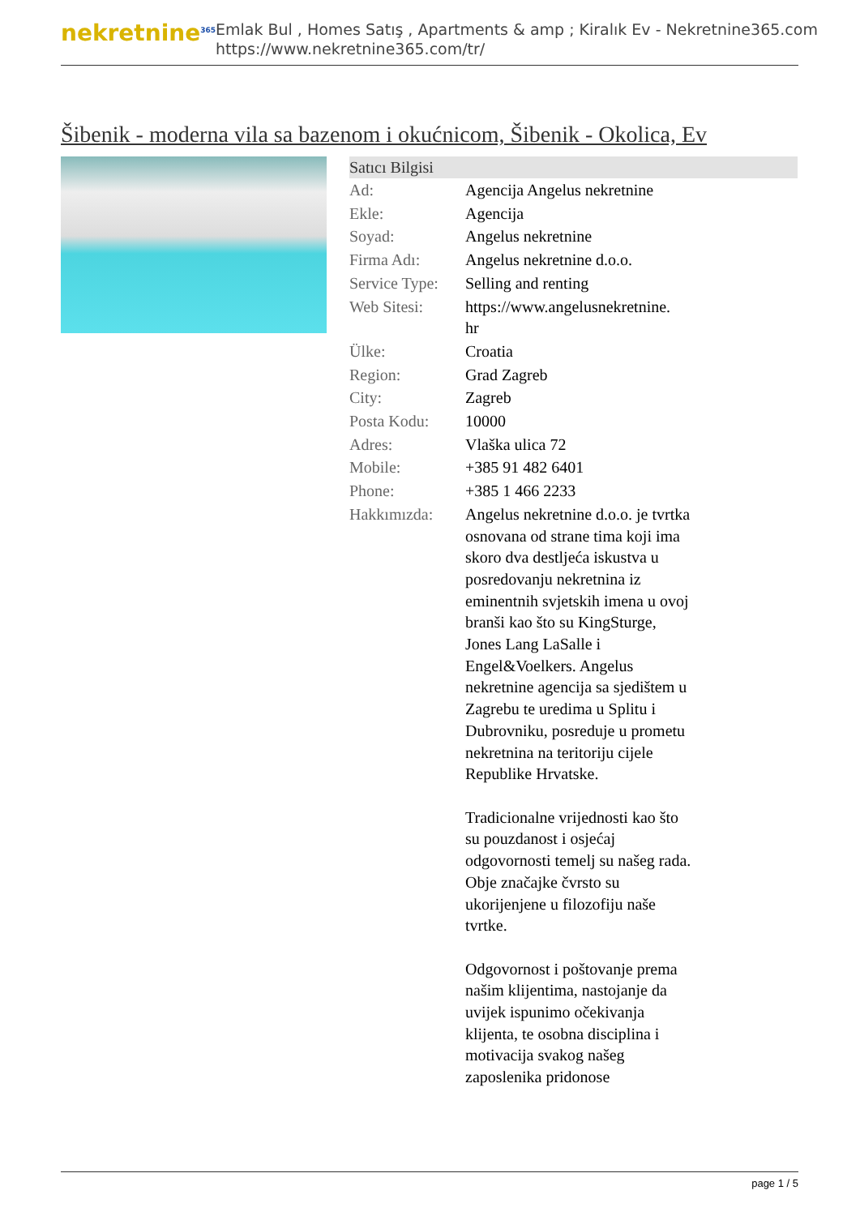nekretnine<sup>365</sup>
Emlak Bul , Homes Satış , Apartments & amp ; Kiralık Ev - Nekretnine365.com
https://www.nekretnine365.com/tr/
Šibenik - moderna vila sa bazenom i okućnicom, Šibenik - Okolica, Ev
Satıcı Bilgisi
| Ad: | Agencija Angelus nekretnine |
| Ekle: | Agencija |
| Soyad: | Angelus nekretnine |
| Firma Adı: | Angelus nekretnine d.o.o. |
| Service Type: | Selling and renting |
| Web Sitesi: | https://www.angelusnekretnine. hr |
| Ülke: | Croatia |
| Region: | Grad Zagreb |
| City: | Zagreb |
| Posta Kodu: | 10000 |
| Adres: | Vlaška ulica 72 |
| Mobile: | +385 91 482 6401 |
| Phone: | +385 1 466 2233 |
| Hakkımızda: | Angelus nekretnine d.o.o. je tvrtka osnovana od strane tima koji ima skoro dva destljeća iskustva u posredovanju nekretnina iz eminentnih svjetskih imena u ovoj branši kao što su KingSturge, Jones Lang LaSalle i Engel&Voelkers. Angelus nekretnine agencija sa sjedištem u Zagrebu te uredima u Splitu i Dubrovniku, posreduje u prometu nekretnina na teritoriju cijele Republike Hrvatske. Tradicionalne vrijednosti kao što su pouzdanost i osjećaj odgovornosti temelj su našeg rada. Obje značajke čvrsto su ukorijenjene u filozofiju naše tvrtke. Odgovornost i poštovanje prema našim klijentima, nastojanje da uvijek ispunimo očekivanja klijenta, te osobna disciplina i motivacija svakog našeg zaposlenika pridonose |
page 1 / 5